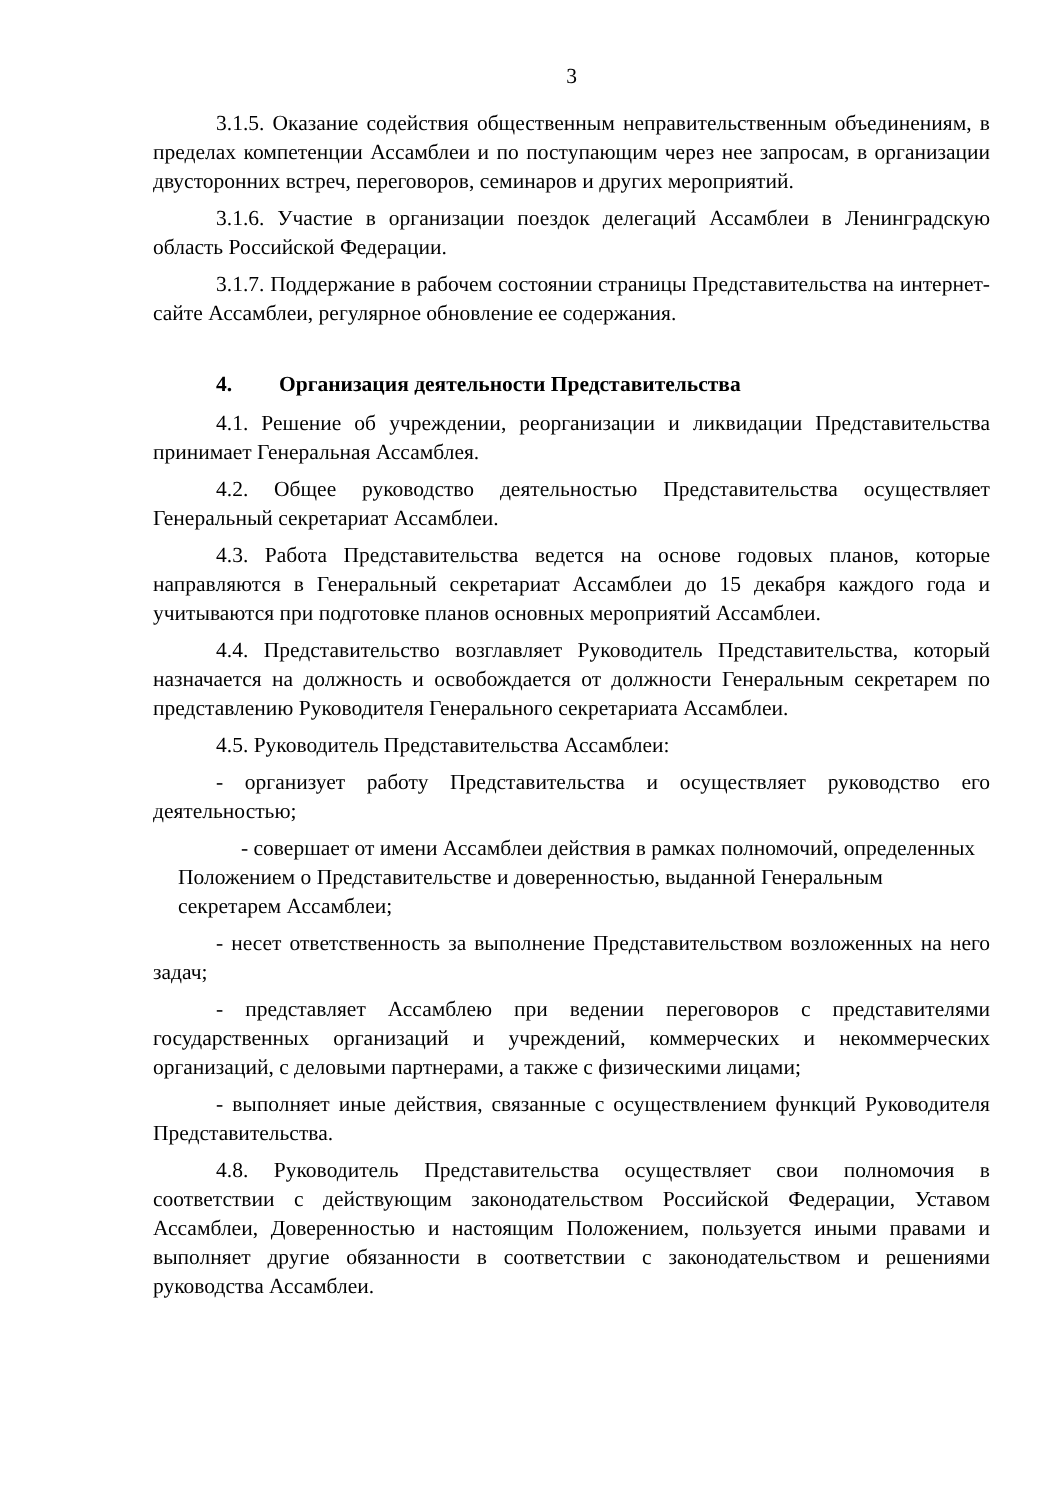3
3.1.5. Оказание содействия общественным неправительственным объединениям, в пределах компетенции Ассамблеи и по поступающим через нее запросам, в организации двусторонних встреч, переговоров, семинаров и других мероприятий.
3.1.6. Участие в организации поездок делегаций Ассамблеи в Ленинградскую область Российской Федерации.
3.1.7. Поддержание в рабочем состоянии страницы Представительства на интернет-сайте Ассамблеи, регулярное обновление ее содержания.
4. Организация деятельности Представительства
4.1. Решение об учреждении, реорганизации и ликвидации Представительства принимает Генеральная Ассамблея.
4.2. Общее руководство деятельностью Представительства осуществляет Генеральный секретариат Ассамблеи.
4.3. Работа Представительства ведется на основе годовых планов, которые направляются в Генеральный секретариат Ассамблеи до 15 декабря каждого года и учитываются при подготовке планов основных мероприятий Ассамблеи.
4.4. Представительство возглавляет Руководитель Представительства, который назначается на должность и освобождается от должности Генеральным секретарем по представлению Руководителя Генерального секретариата Ассамблеи.
4.5. Руководитель Представительства Ассамблеи:
- организует работу Представительства и осуществляет руководство его деятельностью;
- совершает от имени Ассамблеи действия в рамках полномочий, определенных Положением о Представительстве и доверенностью, выданной Генеральным секретарем Ассамблеи;
- несет ответственность за выполнение Представительством возложенных на него задач;
- представляет Ассамблею при ведении переговоров с представителями государственных организаций и учреждений, коммерческих и некоммерческих организаций, с деловыми партнерами, а также с физическими лицами;
- выполняет иные действия, связанные с осуществлением функций Руководителя Представительства.
4.8. Руководитель Представительства осуществляет свои полномочия в соответствии с действующим законодательством Российской Федерации, Уставом Ассамблеи, Доверенностью и настоящим Положением, пользуется иными правами и выполняет другие обязанности в соответствии с законодательством и решениями руководства Ассамблеи.